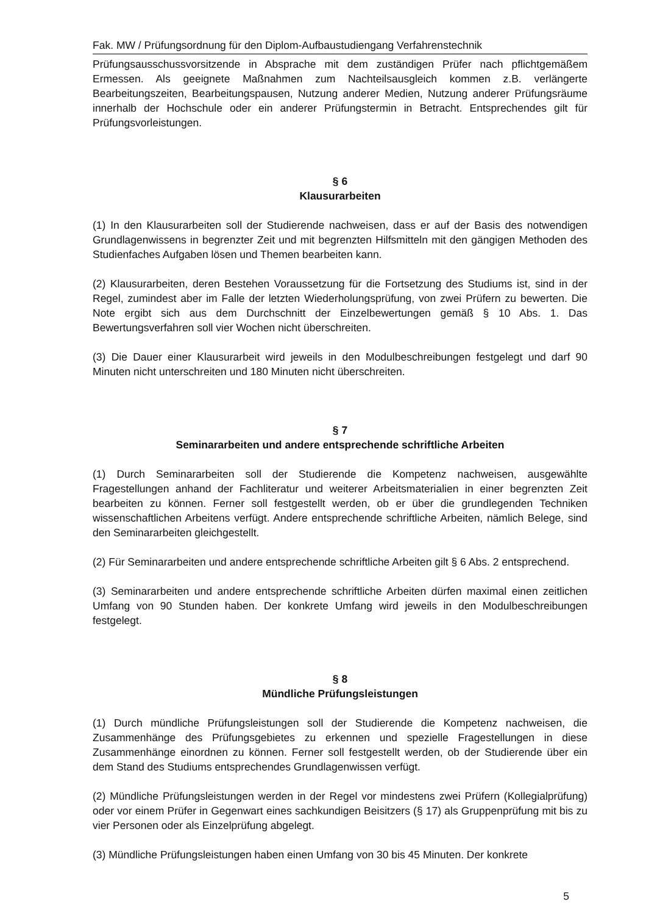Fak. MW / Prüfungsordnung für den Diplom-Aufbaustudiengang Verfahrenstechnik
Prüfungsausschussvorsitzende in Absprache mit dem zuständigen Prüfer nach pflichtgemäßem Ermessen. Als geeignete Maßnahmen zum Nachteilsausgleich kommen z.B. verlängerte Bearbeitungszeiten, Bearbeitungspausen, Nutzung anderer Medien, Nutzung anderer Prüfungsräume innerhalb der Hochschule oder ein anderer Prüfungstermin in Betracht. Entsprechendes gilt für Prüfungsvorleistungen.
§ 6
Klausurarbeiten
(1) In den Klausurarbeiten soll der Studierende nachweisen, dass er auf der Basis des notwendigen Grundlagenwissens in begrenzter Zeit und mit begrenzten Hilfsmitteln mit den gängigen Methoden des Studienfaches Aufgaben lösen und Themen bearbeiten kann.
(2) Klausurarbeiten, deren Bestehen Voraussetzung für die Fortsetzung des Studiums ist, sind in der Regel, zumindest aber im Falle der letzten Wiederholungsprüfung, von zwei Prüfern zu bewerten. Die Note ergibt sich aus dem Durchschnitt der Einzelbewertungen gemäß § 10 Abs. 1. Das Bewertungsverfahren soll vier Wochen nicht überschreiten.
(3) Die Dauer einer Klausurarbeit wird jeweils in den Modulbeschreibungen festgelegt und darf 90 Minuten nicht unterschreiten und 180 Minuten nicht überschreiten.
§ 7
Seminararbeiten und andere entsprechende schriftliche Arbeiten
(1) Durch Seminararbeiten soll der Studierende die Kompetenz nachweisen, ausgewählte Fragestellungen anhand der Fachliteratur und weiterer Arbeitsmaterialien in einer begrenzten Zeit bearbeiten zu können. Ferner soll festgestellt werden, ob er über die grundlegenden Techniken wissenschaftlichen Arbeitens verfügt. Andere entsprechende schriftliche Arbeiten, nämlich Belege, sind den Seminararbeiten gleichgestellt.
(2) Für Seminararbeiten und andere entsprechende schriftliche Arbeiten gilt § 6 Abs. 2 entsprechend.
(3) Seminararbeiten und andere entsprechende schriftliche Arbeiten dürfen maximal einen zeitlichen Umfang von 90 Stunden haben. Der konkrete Umfang wird jeweils in den Modulbeschreibungen festgelegt.
§ 8
Mündliche Prüfungsleistungen
(1) Durch mündliche Prüfungsleistungen soll der Studierende die Kompetenz nachweisen, die Zusammenhänge des Prüfungsgebietes zu erkennen und spezielle Fragestellungen in diese Zusammenhänge einordnen zu können. Ferner soll festgestellt werden, ob der Studierende über ein dem Stand des Studiums entsprechendes Grundlagenwissen verfügt.
(2) Mündliche Prüfungsleistungen werden in der Regel vor mindestens zwei Prüfern (Kollegialprüfung) oder vor einem Prüfer in Gegenwart eines sachkundigen Beisitzers (§ 17) als Gruppenprüfung mit bis zu vier Personen oder als Einzelprüfung abgelegt.
(3) Mündliche Prüfungsleistungen haben einen Umfang von 30 bis 45 Minuten. Der konkrete
5